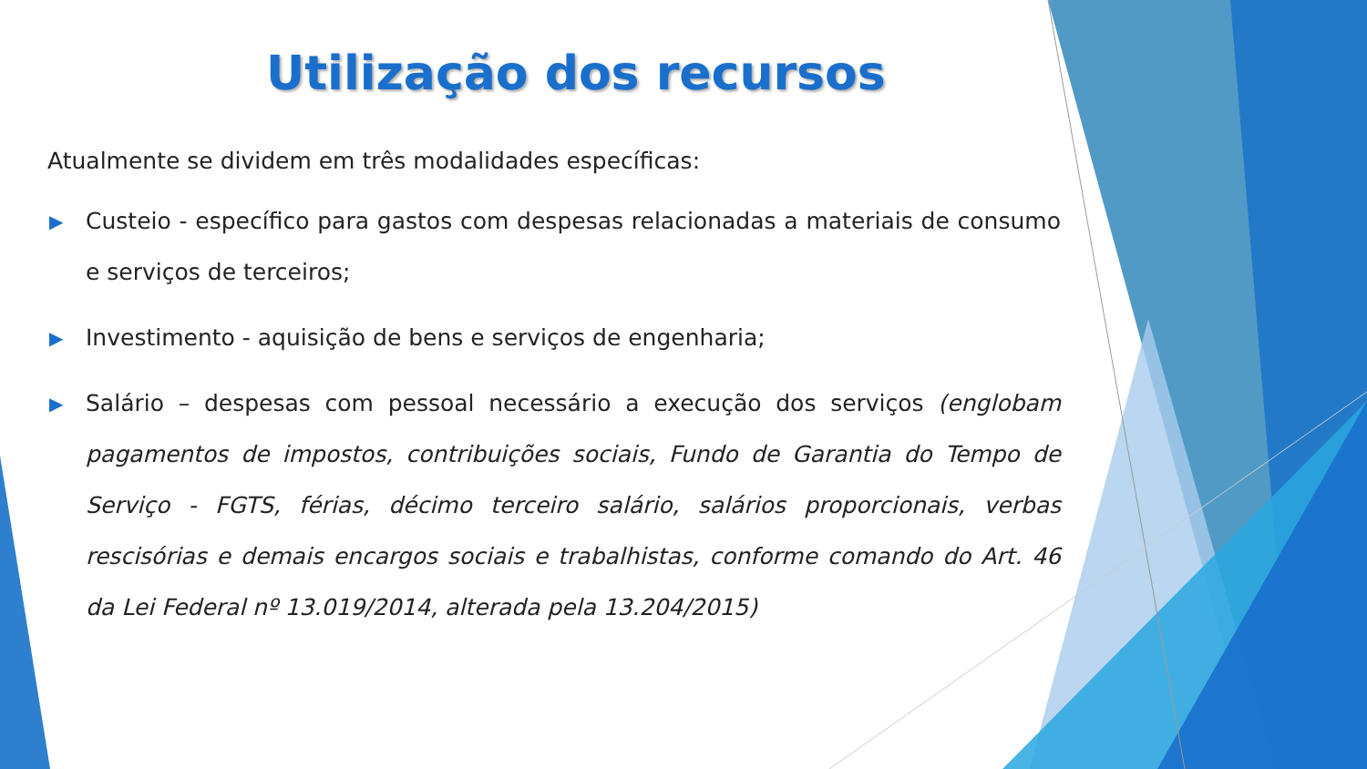Utilização dos recursos
Atualmente se dividem em três modalidades específicas:
▶ Custeio - específico para gastos com despesas relacionadas a materiais de consumo e serviços de terceiros;
▶ Investimento - aquisição de bens e serviços de engenharia;
▶ Salário – despesas com pessoal necessário a execução dos serviços (englobam pagamentos de impostos, contribuições sociais, Fundo de Garantia do Tempo de Serviço - FGTS, férias, décimo terceiro salário, salários proporcionais, verbas rescisórias e demais encargos sociais e trabalhistas, conforme comando do Art. 46 da Lei Federal nº 13.019/2014, alterada pela 13.204/2015)